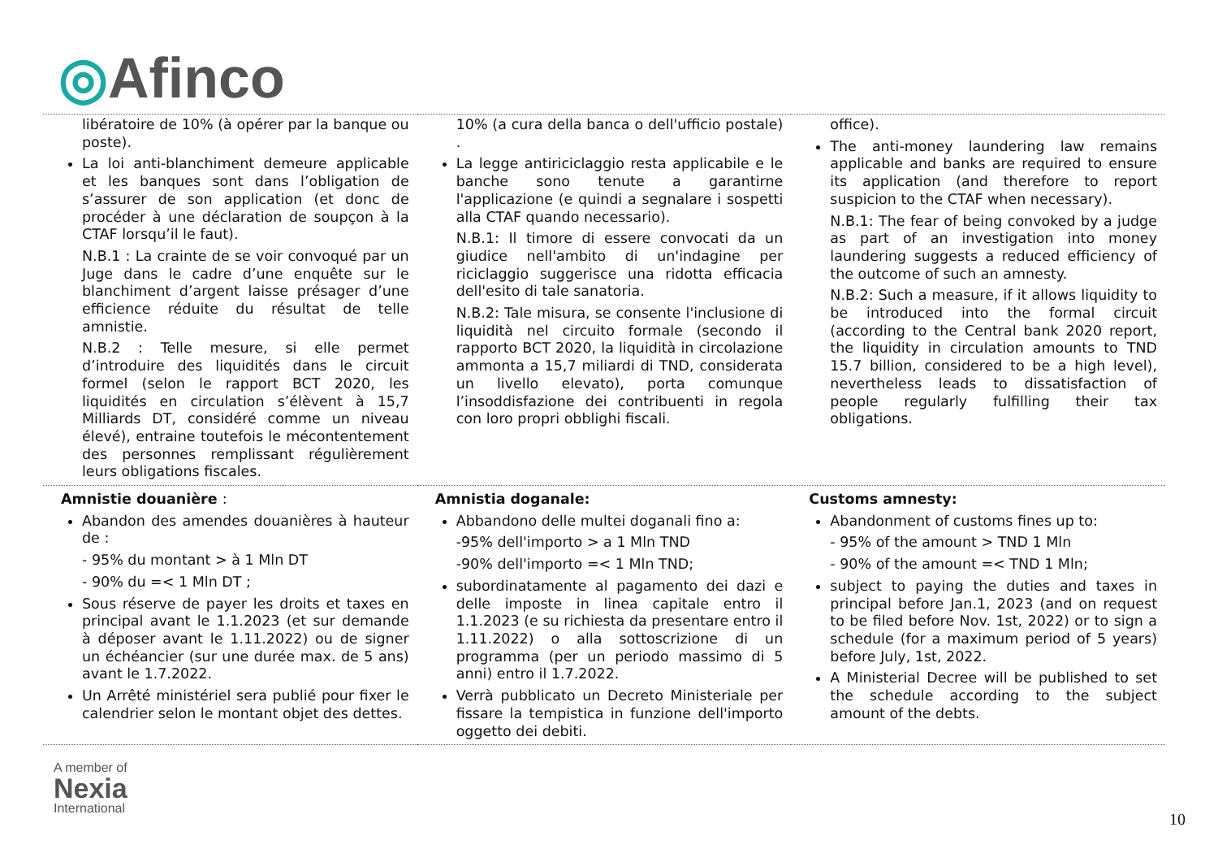◎Afinco
| libératoire de 10% (à opérer par la banque ou poste). La loi anti-blanchiment demeure applicable et les banques sont dans l’obligation de s’assurer de son application (et donc de procéder à une déclaration de soupçon à la CTAF lorsqu’il le faut). N.B.1 : La crainte de se voir convoqué par un Juge dans le cadre d’une enquête sur le blanchiment d’argent laisse présager d’une efficience réduite du résultat de telle amnistie. N.B.2 : Telle mesure, si elle permet d’introduire des liquidités dans le circuit formel (selon le rapport BCT 2020, les liquidités en circulation s’élèvent à 15,7 Milliards DT, considéré comme un niveau élevé), entraine toutefois le mécontentement des personnes remplissant régulièrement leurs obligations fiscales. | 10% (a cura della banca o dell'ufficio postale) . La legge antiriciclaggio resta applicabile e le banche sono tenute a garantirne l'applicazione (e quindi a segnalare i sospetti alla CTAF quando necessario). N.B.1: Il timore di essere convocati da un giudice nell'ambito di un'indagine per riciclaggio suggerisce una ridotta efficacia dell'esito di tale sanatoria. N.B.2: Tale misura, se consente l'inclusione di liquidità nel circuito formale (secondo il rapporto BCT 2020, la liquidità in circolazione ammonta a 15,7 miliardi di TND, considerata un livello elevato), porta comunque l’insoddisfazione dei contribuenti in regola con loro propri obblighi fiscali. | office). The anti-money laundering law remains applicable and banks are required to ensure its application (and therefore to report suspicion to the CTAF when necessary). N.B.1: The fear of being convoked by a judge as part of an investigation into money laundering suggests a reduced efficiency of the outcome of such an amnesty. N.B.2: Such a measure, if it allows liquidity to be introduced into the formal circuit (according to the Central bank 2020 report, the liquidity in circulation amounts to TND 15.7 billion, considered to be a high level), nevertheless leads to dissatisfaction of people regularly fulfilling their tax obligations. |
| Amnistie douanière : Abandon des amendes douanières à hauteur de : - 95% du montant > à 1 Mln DT - 90% du =< 1 Mln DT ; Sous réserve de payer les droits et taxes en principal avant le 1.1.2023 (et sur demande à déposer avant le 1.11.2022) ou de signer un échéancier (sur une durée max. de 5 ans) avant le 1.7.2022. Un Arrêté ministériel sera publié pour fixer le calendrier selon le montant objet des dettes. | Amnistia doganale: Abbandono delle multei doganali fino a: -95% dell'importo > a 1 Mln TND -90% dell'importo =< 1 Mln TND; subordinatamente al pagamento dei dazi e delle imposte in linea capitale entro il 1.1.2023 (e su richiesta da presentare entro il 1.11.2022) o alla sottoscrizione di un programma (per un periodo massimo di 5 anni) entro il 1.7.2022. Verrà pubblicato un Decreto Ministeriale per fissare la tempistica in funzione dell'importo oggetto dei debiti. | Customs amnesty: Abandonment of customs fines up to: - 95% of the amount > TND 1 Mln - 90% of the amount =< TND 1 Mln; subject to paying the duties and taxes in principal before Jan.1, 2023 (and on request to be filed before Nov. 1st, 2022) or to sign a schedule (for a maximum period of 5 years) before July, 1st, 2022. A Ministerial Decree will be published to set the schedule according to the subject amount of the debts. |
A member of
Nexia
International
10